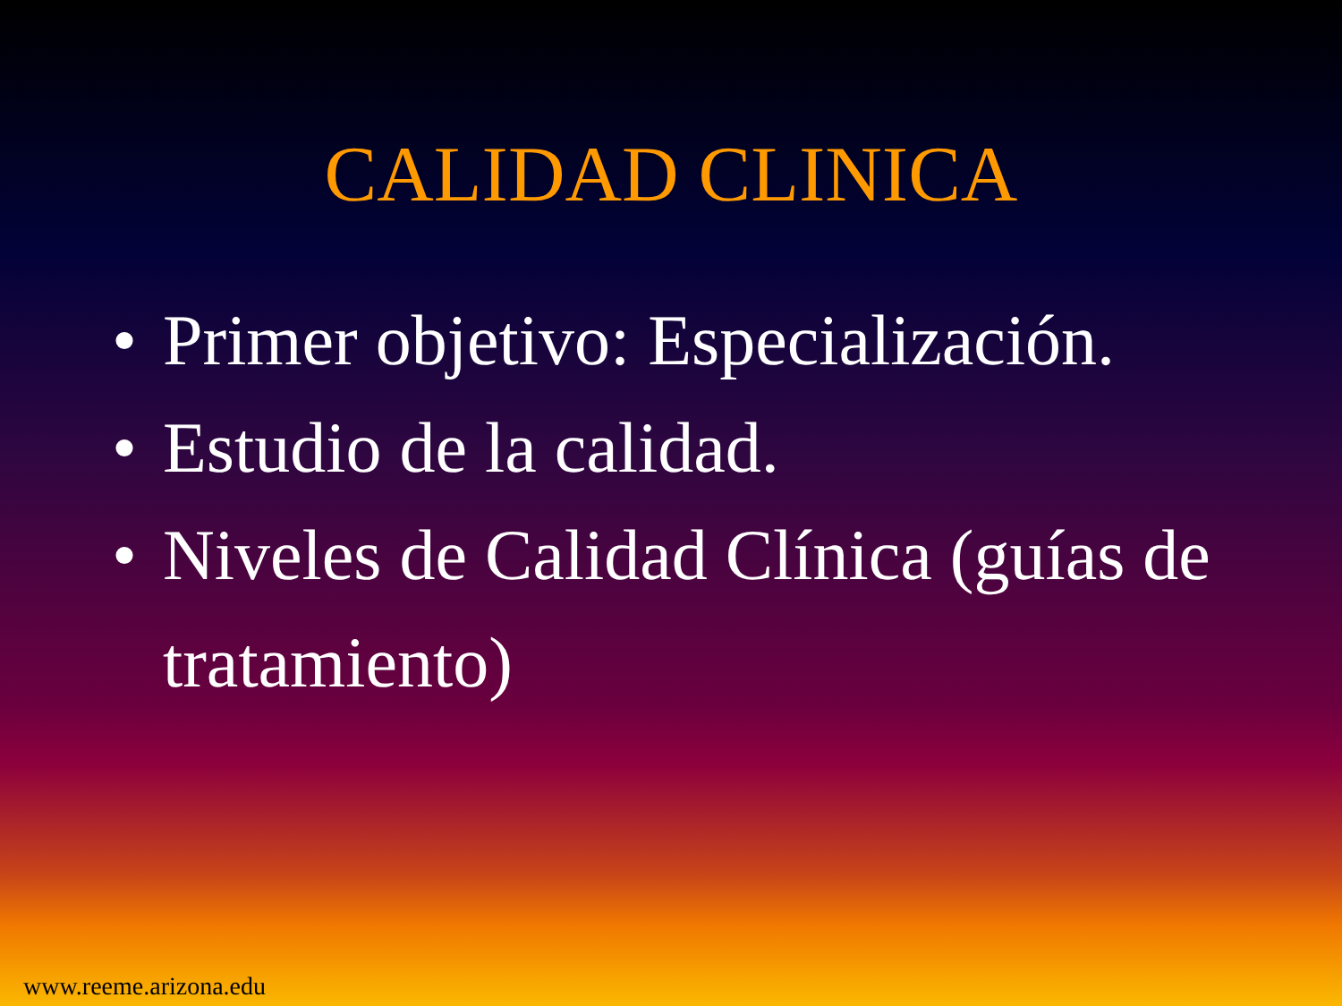CALIDAD CLINICA
• Primer objetivo: Especialización.
• Estudio de la calidad.
• Niveles de Calidad Clínica (guías de tratamiento)
www.reeme.arizona.edu